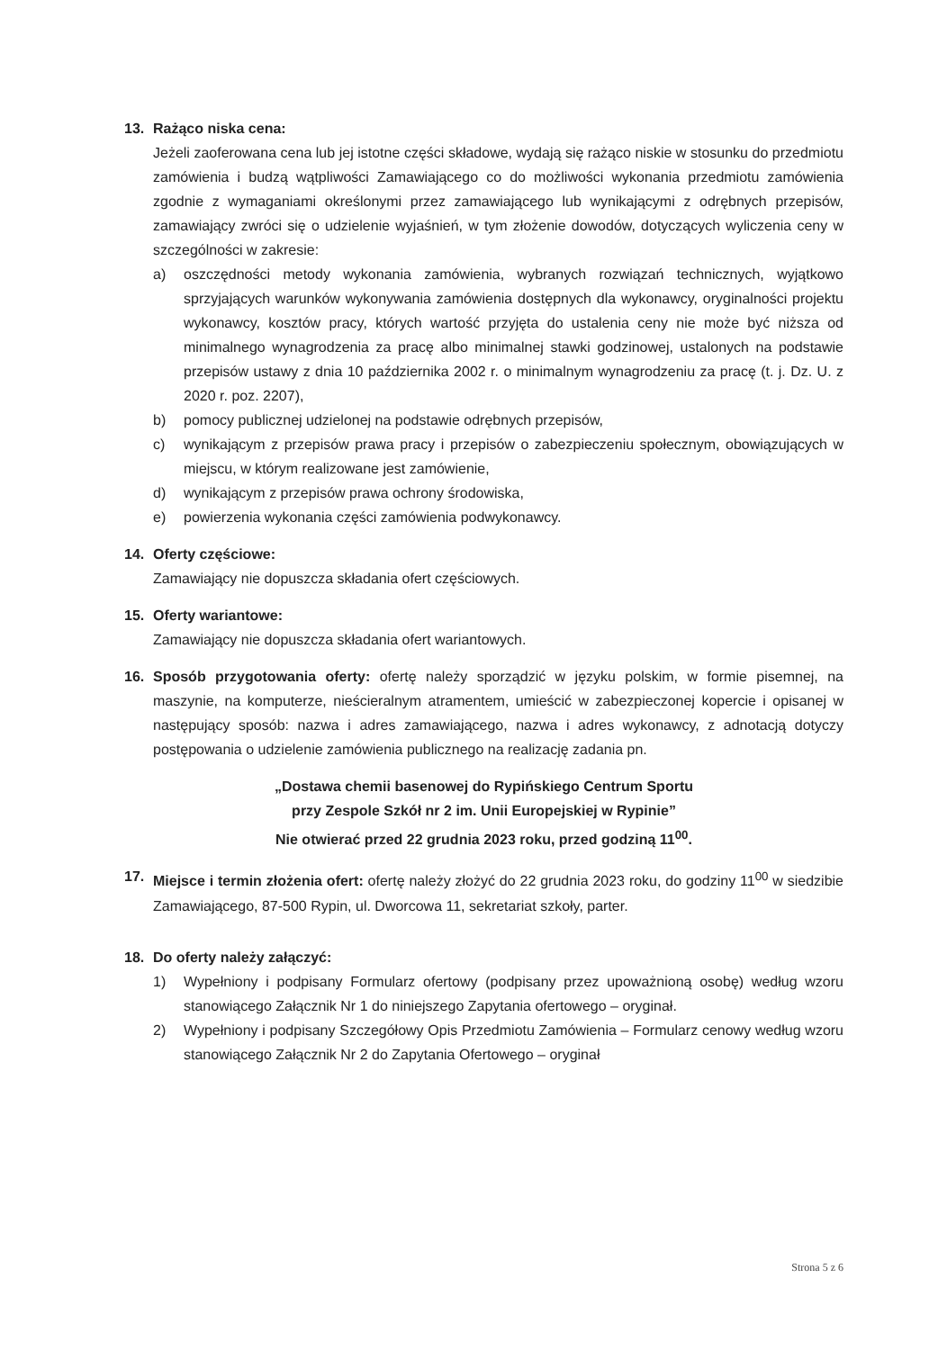13. Rażąco niska cena:
Jeżeli zaoferowana cena lub jej istotne części składowe, wydają się rażąco niskie w stosunku do przedmiotu zamówienia i budzą wątpliwości Zamawiającego co do możliwości wykonania przedmiotu zamówienia zgodnie z wymaganiami określonymi przez zamawiającego lub wynikającymi z odrębnych przepisów, zamawiający zwróci się o udzielenie wyjaśnień, w tym złożenie dowodów, dotyczących wyliczenia ceny w szczególności w zakresie:
a) oszczędności metody wykonania zamówienia, wybranych rozwiązań technicznych, wyjątkowo sprzyjających warunków wykonywania zamówienia dostępnych dla wykonawcy, oryginalności projektu wykonawcy, kosztów pracy, których wartość przyjęta do ustalenia ceny nie może być niższa od minimalnego wynagrodzenia za pracę albo minimalnej stawki godzinowej, ustalonych na podstawie przepisów ustawy z dnia 10 października 2002 r. o minimalnym wynagrodzeniu za pracę (t. j. Dz. U. z 2020 r. poz. 2207),
b) pomocy publicznej udzielonej na podstawie odrębnych przepisów,
c) wynikającym z przepisów prawa pracy i przepisów o zabezpieczeniu społecznym, obowiązujących w miejscu, w którym realizowane jest zamówienie,
d) wynikającym z przepisów prawa ochrony środowiska,
e) powierzenia wykonania części zamówienia podwykonawcy.
14. Oferty częściowe:
Zamawiający nie dopuszcza składania ofert częściowych.
15. Oferty wariantowe:
Zamawiający nie dopuszcza składania ofert wariantowych.
16. Sposób przygotowania oferty: ofertę należy sporządzić w języku polskim, w formie pisemnej, na maszynie, na komputerze, nieścieralnym atramentem, umieścić w zabezpieczonej kopercie i opisanej w następujący sposób: nazwa i adres zamawiającego, nazwa i adres wykonawcy, z adnotacją dotyczy postępowania o udzielenie zamówienia publicznego na realizację zadania pn.
„Dostawa chemii basenowej do Rypińskiego Centrum Sportu
przy Zespole Szkół nr 2 im. Unii Europejskiej w Rypinie”
Nie otwierać przed 22 grudnia 2023 roku, przed godziną 11<sup>00</sup>.
17. Miejsce i termin złożenia ofert: ofertę należy złożyć do 22 grudnia 2023 roku, do godziny 11<sup>00</sup> w siedzibie Zamawiającego, 87-500 Rypin, ul. Dworcowa 11, sekretariat szkoły, parter.
18. Do oferty należy załączyć:
1) Wypełniony i podpisany Formularz ofertowy (podpisany przez upoważnioną osobę) według wzoru stanowiącego Załącznik Nr 1 do niniejszego Zapytania ofertowego – oryginał.
2) Wypełniony i podpisany Szczegółowy Opis Przedmiotu Zamówienia – Formularz cenowy według wzoru stanowiącego Załącznik Nr 2 do Zapytania Ofertowego – oryginał
Strona 5 z 6